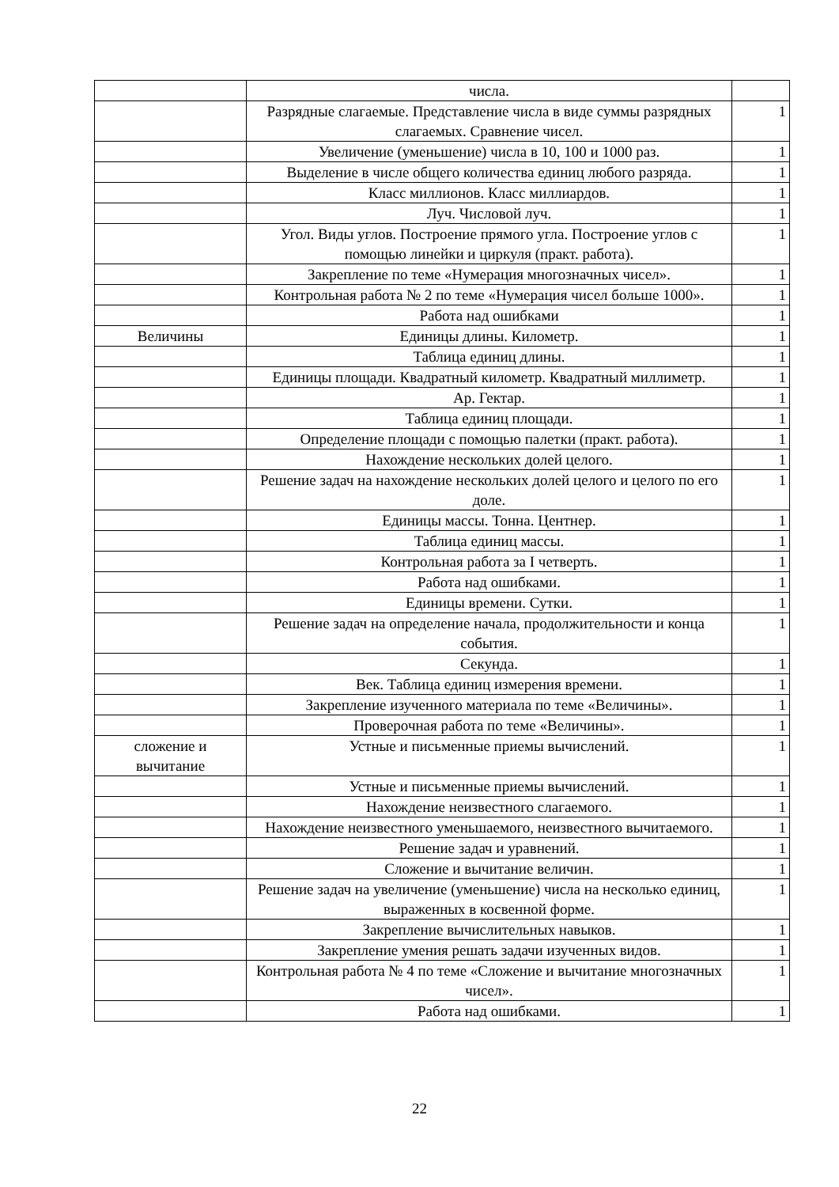| | числа. | |
| | Разрядные слагаемые. Представление числа в виде суммы разрядных слагаемых. Сравнение чисел. | 1 |
| | Увеличение (уменьшение) числа в 10, 100 и 1000 раз. | 1 |
| | Выделение в числе общего количества единиц любого разряда. | 1 |
| | Класс миллионов. Класс миллиардов. | 1 |
| | Луч. Числовой луч. | 1 |
| | Угол. Виды углов. Построение прямого угла. Построение углов с помощью линейки и циркуля (практ. работа). | 1 |
| | Закрепление по теме «Нумерация многозначных чисел». | 1 |
| | Контрольная работа № 2 по теме «Нумерация чисел больше 1000». | 1 |
| | Работа над ошибками | 1 |
| Величины | Единицы длины. Километр. | 1 |
| | Таблица единиц длины. | 1 |
| | Единицы площади. Квадратный километр. Квадратный миллиметр. | 1 |
| | Ар. Гектар. | 1 |
| | Таблица единиц площади. | 1 |
| | Определение площади с помощью палетки (практ. работа). | 1 |
| | Нахождение нескольких долей целого. | 1 |
| | Решение задач на нахождение нескольких долей целого и целого по его доле. | 1 |
| | Единицы массы. Тонна. Центнер. | 1 |
| | Таблица единиц массы. | 1 |
| | Контрольная работа за I четверть. | 1 |
| | Работа над ошибками. | 1 |
| | Единицы времени. Сутки. | 1 |
| | Решение задач на определение начала, продолжительности и конца события. | 1 |
| | Секунда. | 1 |
| | Век. Таблица единиц измерения времени. | 1 |
| | Закрепление изученного материала по теме «Величины». | 1 |
| | Проверочная работа по теме «Величины». | 1 |
| сложение и вычитание | Устные и письменные приемы вычислений. | 1 |
| | Устные и письменные приемы вычислений. | 1 |
| | Нахождение неизвестного слагаемого. | 1 |
| | Нахождение неизвестного уменьшаемого, неизвестного вычитаемого. | 1 |
| | Решение задач и уравнений. | 1 |
| | Сложение и вычитание величин. | 1 |
| | Решение задач на увеличение (уменьшение) числа на несколько единиц, выраженных в косвенной форме. | 1 |
| | Закрепление вычислительных навыков. | 1 |
| | Закрепление умения решать задачи изученных видов. | 1 |
| | Контрольная работа № 4 по теме «Сложение и вычитание многозначных чисел». | 1 |
| | Работа над ошибками. | 1 |
22